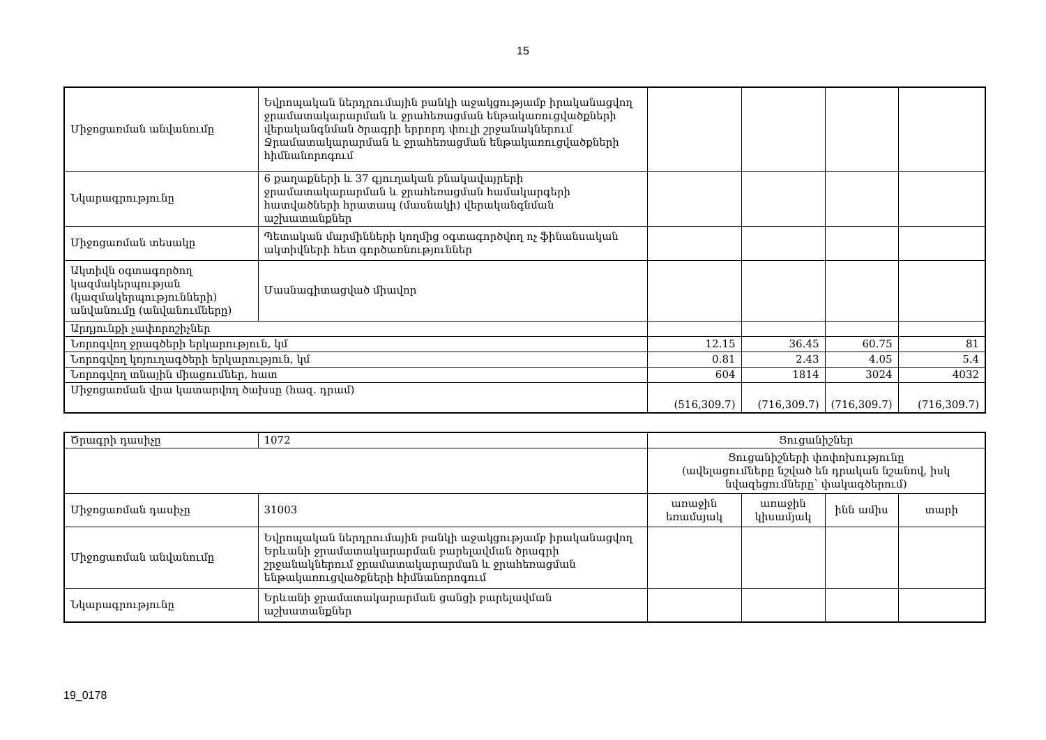15
| Միջոցառման անվանումը | Եվրոպական ներդրումային բանկի աջակցությամբ իրականացվող ջրամատակարարման և ջրահեռացման ենթակառուցվածքների վերականգնման ծրագրի երրորդ փուլի շրջանակներում Ջրամատակարարման և ջրահեռացման ենթակառուցվածքների հիմնանորոգում | | | | |
| Նկարագրությունը | 6 քաղաքների և 37 գյուղական բնակավայրերի ջրամատակարարման և ջրահեռացման համակարգերի հատվածների հրատապ (մասնակի) վերականգնման աշխատանքներ | | | | |
| Միջոցառման տեսակը | Պետական մարմինների կողմից օգտագործվող ոչ ֆինանսական ակտիվների հետ գործառնություններ | | | | |
| Ակտիվն օգտագործող կազմակերպության (կազմակերպությունների) անվանումը (անվանումները) | Մասնագիտացված միավոր | | | | |
| Արդյունքի չափորոշիչներ | | | | | |
| Նորոգվող ջրագծերի երկարություն, կմ | | 12.15 | 36.45 | 60.75 | 81 |
| Նորոգվող կոյուղագծերի երկարություն, կմ | | 0.81 | 2.43 | 4.05 | 5.4 |
| Նորոգվող տնային միացումներ, հատ | | 604 | 1814 | 3024 | 4032 |
| Միջոցառման վրա կատարվող ծախսը (հազ. դրամ) | | (516,309.7) | (716,309.7) | (716,309.7) | (716,309.7) |
| Ծրագրի դասիչը | 1072 | Ցուցանիշներ | | | |
| | | Ցուցանիշների փոփոխությունը (ավելացումները նշված են դրական նշանով, իսկ նվազեցումները՝ փակագծերում) | | | |
| Միջոցառման դասիչը | 31003 | առաջին եռամսյակ | առաջին կիսամյակ | ինն ամիս | տարի |
| Միջոցառման անվանումը | Եվրոպական ներդրումային բանկի աջակցությամբ իրականացվող Երևանի ջրամատակարարման բարելավման ծրագրի շրջանակներում ջրամատակարարման և ջրահեռացման ենթակառուցվածքների հիմնանորոգում | | | | |
| Նկարագրությունը | Երևանի ջրամատակարարման ցանցի բարելավման աշխատանքներ | | | | |
19_0178